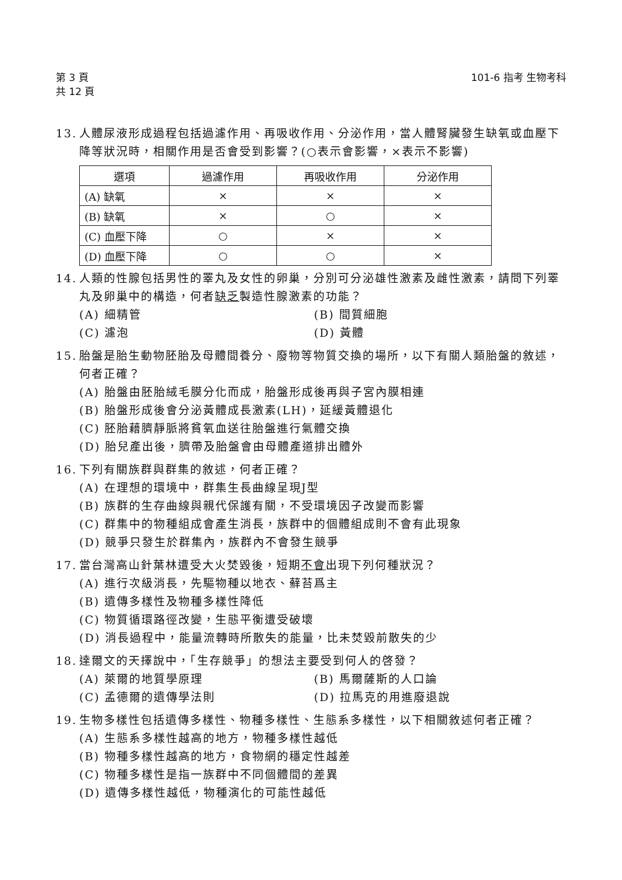第 3 頁
共 12 頁
101-6 指考 生物考科
13. 人體尿液形成過程包括過濾作用、再吸收作用、分泌作用，當人體腎臟發生缺氧或血壓下降等狀況時，相關作用是否會受到影響？(○表示會影響，×表示不影響)
| 選項 | 過濾作用 | 再吸收作用 | 分泌作用 |
| --- | --- | --- | --- |
| (A) 缺氧 | × | × | × |
| (B) 缺氧 | × | ○ | × |
| (C) 血壓下降 | ○ | × | × |
| (D) 血壓下降 | ○ | ○ | × |
14. 人類的性腺包括男性的睪丸及女性的卵巢，分別可分泌雄性激素及雌性激素，請問下列睪丸及卵巢中的構造，何者缺乏製造性腺激素的功能？
(A) 細精管
(B) 間質細胞
(C) 濾泡
(D) 黃體
15. 胎盤是胎生動物胚胎及母體間養分、廢物等物質交換的場所，以下有關人類胎盤的敘述，何者正確？
(A) 胎盤由胚胎絨毛膜分化而成，胎盤形成後再與子宮內膜相連
(B) 胎盤形成後會分泌黃體成長激素(LH)，延緩黃體退化
(C) 胚胎藉臍靜脈將貧氧血送往胎盤進行氣體交換
(D) 胎兒產出後，臍帶及胎盤會由母體產道排出體外
16. 下列有關族群與群集的敘述，何者正確？
(A) 在理想的環境中，群集生長曲線呈現J型
(B) 族群的生存曲線與親代保護有關，不受環境因子改變而影響
(C) 群集中的物種組成會產生消長，族群中的個體組成則不會有此現象
(D) 競爭只發生於群集內，族群內不會發生競爭
17. 當台灣高山針葉林遭受大火焚毀後，短期不會出現下列何種狀況？
(A) 進行次級消長，先驅物種以地衣、蘚苔爲主
(B) 遺傳多樣性及物種多樣性降低
(C) 物質循環路徑改變，生態平衡遭受破壞
(D) 消長過程中，能量流轉時所散失的能量，比未焚毀前散失的少
18. 達爾文的天擇說中，「生存競爭」的想法主要受到何人的啓發？
(A) 萊爾的地質學原理
(B) 馬爾薩斯的人口論
(C) 孟德爾的遺傳學法則
(D) 拉馬克的用進廢退說
19. 生物多樣性包括遺傳多樣性、物種多樣性、生態系多樣性，以下相關敘述何者正確？
(A) 生態系多樣性越高的地方，物種多樣性越低
(B) 物種多樣性越高的地方，食物網的穩定性越差
(C) 物種多樣性是指一族群中不同個體間的差異
(D) 遺傳多樣性越低，物種演化的可能性越低